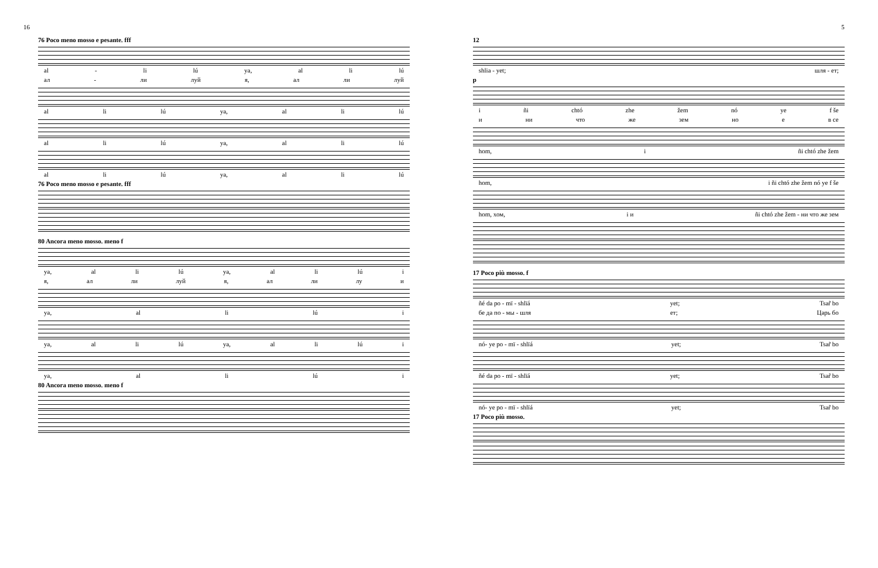16
76 Poco meno mosso e pesante. fff
al - li lú ya, al li lú
ал - ли луй я, ал ли луй
al li lú ya, al li lú
al li lú ya, al li lú
al li lú ya, al li lú
76 Poco meno mosso e pesante. fff
80 Ancora meno mosso. meno f
ya, al li lú ya, al li lú i
я, ал ли луй я, ал ли лу и
ya, al li lú i
ya, al li lú ya, al li lú i
ya, al li lú i
80 Ancora meno mosso. meno f
5
12
shlia - yet; шля - ет;
p
i ñi chtó zhe žem nó ye f še
и ни что же зем но е в се
hom, i ñi chtó zhe žem
hom, i ñi chtó zhe žem nó ye f še
hom, хом, i и ñi chtó zhe žem - ни что же зем
17 Poco più mosso. f
ñé da po - mï - shlïá yet; Tsar̃ bo
бе да по - мы - шля ет; Царь бо
nó- ye po - mï - shlïá yet; Tsar̃ bo
ñé da po - mï - shlïá yet; Tsar̃ bo
nó- ye po - mï - shlïá yet; Tsar̃ bo
17 Poco più mosso.